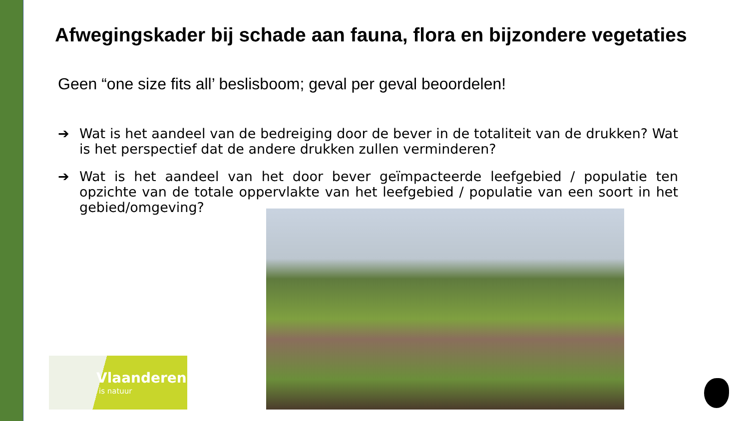Afwegingskader bij schade aan fauna, flora en bijzondere vegetaties
Geen “one size fits all’ beslisboom; geval per geval beoordelen!
➔ Wat is het aandeel van de bedreiging door de bever in de totaliteit van de drukken? Wat is het perspectief dat de andere drukken zullen verminderen?
➔ Wat is het aandeel van het door bever geïmpacteerde leefgebied / populatie ten opzichte van de totale oppervlakte van het leefgebied / populatie van een soort in het gebied/omgeving?
Vlaanderen
is natuur